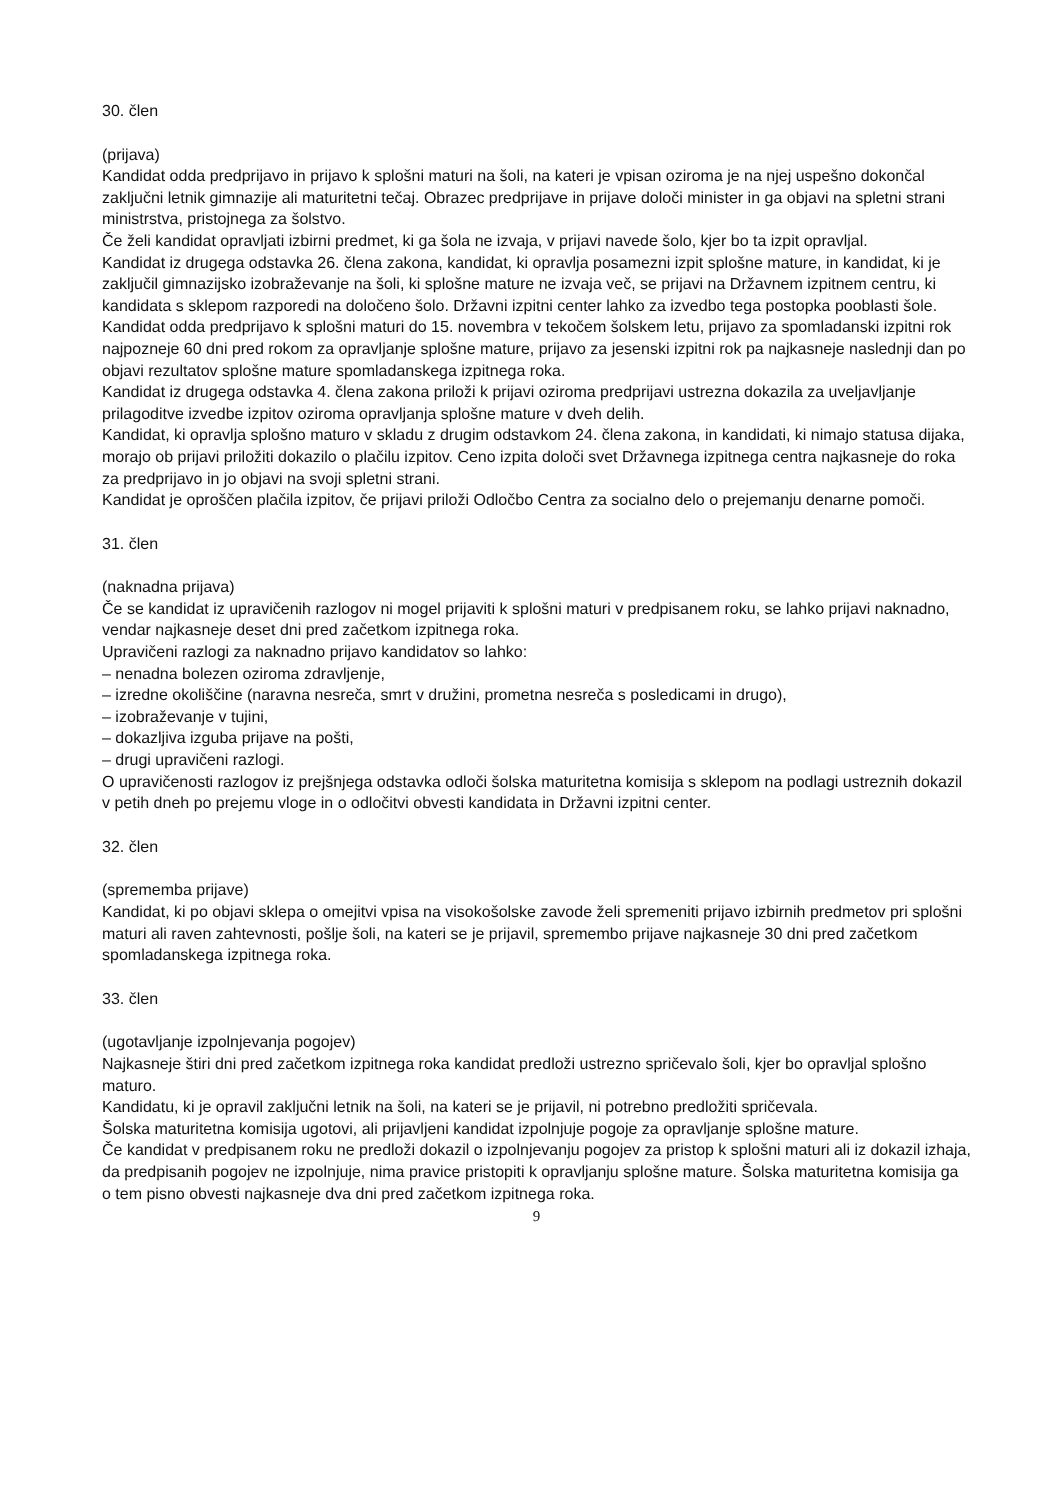30. člen
(prijava)
Kandidat odda predprijavo in prijavo k splošni maturi na šoli, na kateri je vpisan oziroma je na njej uspešno dokončal zaključni letnik gimnazije ali maturitetni tečaj. Obrazec predprijave in prijave določi minister in ga objavi na spletni strani ministrstva, pristojnega za šolstvo.
Če želi kandidat opravljati izbirni predmet, ki ga šola ne izvaja, v prijavi navede šolo, kjer bo ta izpit opravljal.
Kandidat iz drugega odstavka 26. člena zakona, kandidat, ki opravlja posamezni izpit splošne mature, in kandidat, ki je zaključil gimnazijsko izobraževanje na šoli, ki splošne mature ne izvaja več, se prijavi na Državnem izpitnem centru, ki kandidata s sklepom razporedi na določeno šolo. Državni izpitni center lahko za izvedbo tega postopka pooblasti šole.
Kandidat odda predprijavo k splošni maturi do 15. novembra v tekočem šolskem letu, prijavo za spomladanski izpitni rok najpozneje 60 dni pred rokom za opravljanje splošne mature, prijavo za jesenski izpitni rok pa najkasneje naslednji dan po objavi rezultatov splošne mature spomladanskega izpitnega roka.
Kandidat iz drugega odstavka 4. člena zakona priloži k prijavi oziroma predprijavi ustrezna dokazila za uveljavljanje prilagoditve izvedbe izpitov oziroma opravljanja splošne mature v dveh delih.
Kandidat, ki opravlja splošno maturo v skladu z drugim odstavkom 24. člena zakona, in kandidati, ki nimajo statusa dijaka, morajo ob prijavi priložiti dokazilo o plačilu izpitov. Ceno izpita določi svet Državnega izpitnega centra najkasneje do roka za predprijavo in jo objavi na svoji spletni strani.
Kandidat je oproščen plačila izpitov, če prijavi priloži Odločbo Centra za socialno delo o prejemanju denarne pomoči.
31. člen
(naknadna prijava)
Če se kandidat iz upravičenih razlogov ni mogel prijaviti k splošni maturi v predpisanem roku, se lahko prijavi naknadno, vendar najkasneje deset dni pred začetkom izpitnega roka.
Upravičeni razlogi za naknadno prijavo kandidatov so lahko:
– nenadna bolezen oziroma zdravljenje,
– izredne okoliščine (naravna nesreča, smrt v družini, prometna nesreča s posledicami in drugo),
– izobraževanje v tujini,
– dokazljiva izguba prijave na pošti,
– drugi upravičeni razlogi.
O upravičenosti razlogov iz prejšnjega odstavka odloči šolska maturitetna komisija s sklepom na podlagi ustreznih dokazil v petih dneh po prejemu vloge in o odločitvi obvesti kandidata in Državni izpitni center.
32. člen
(sprememba prijave)
Kandidat, ki po objavi sklepa o omejitvi vpisa na visokošolske zavode želi spremeniti prijavo izbirnih predmetov pri splošni maturi ali raven zahtevnosti, pošlje šoli, na kateri se je prijavil, spremembo prijave najkasneje 30 dni pred začetkom spomladanskega izpitnega roka.
33. člen
(ugotavljanje izpolnjevanja pogojev)
Najkasneje štiri dni pred začetkom izpitnega roka kandidat predloži ustrezno spričevalo šoli, kjer bo opravljal splošno maturo.
Kandidatu, ki je opravil zaključni letnik na šoli, na kateri se je prijavil, ni potrebno predložiti spričevala.
Šolska maturitetna komisija ugotovi, ali prijavljeni kandidat izpolnjuje pogoje za opravljanje splošne mature.
Če kandidat v predpisanem roku ne predloži dokazil o izpolnjevanju pogojev za pristop k splošni maturi ali iz dokazil izhaja, da predpisanih pogojev ne izpolnjuje, nima pravice pristopiti k opravljanju splošne mature. Šolska maturitetna komisija ga o tem pisno obvesti najkasneje dva dni pred začetkom izpitnega roka.
9